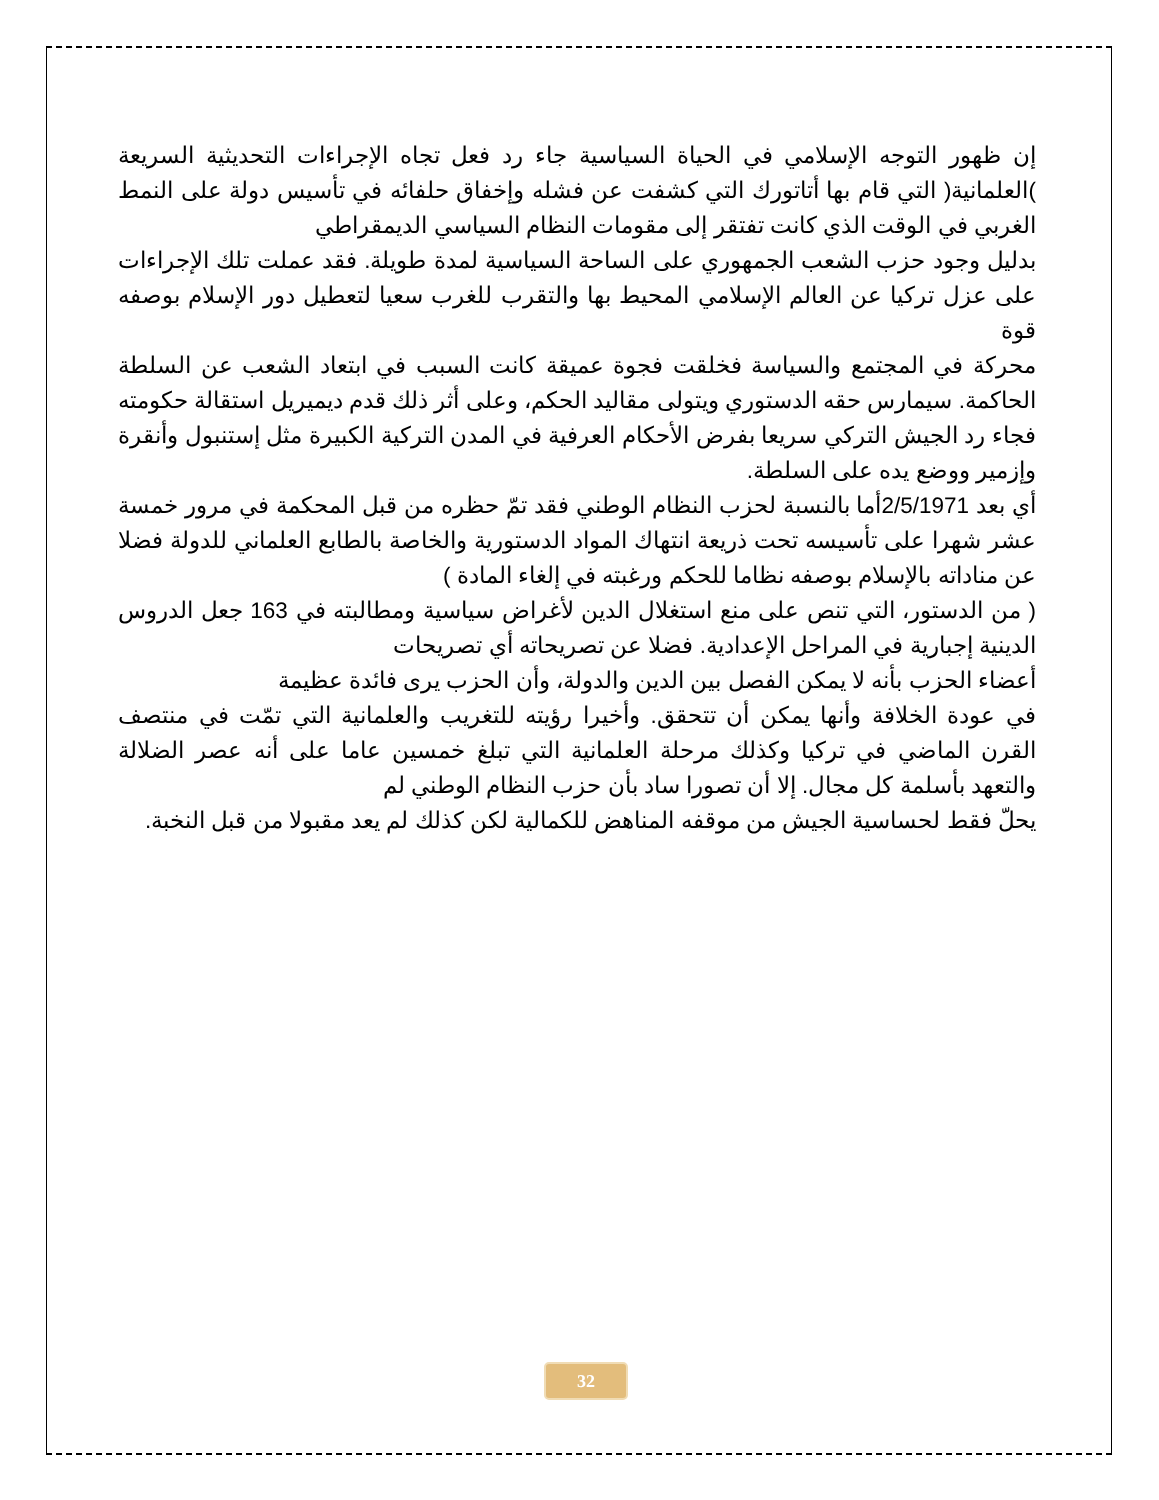إن ظهور التوجه الإسلامي في الحياة السياسية جاء رد فعل تجاه الإجراءات التحديثية السريعة )العلمانية( التي قام بها أتاتورك التي كشفت عن فشله وإخفاق حلفائه في تأسيس دولة على النمط الغربي في الوقت الذي كانت تفتقر إلى مقومات النظام السياسي الديمقراطي
بدليل وجود حزب الشعب الجمهوري على الساحة السياسية لمدة طويلة. فقد عملت تلك الإجراءات على عزل تركيا عن العالم الإسلامي المحيط بها والتقرب للغرب سعيا لتعطيل دور الإسلام بوصفه قوة
محركة في المجتمع والسياسة فخلقت فجوة عميقة كانت السبب في ابتعاد الشعب عن السلطة الحاكمة. سيمارس حقه الدستوري ويتولى مقاليد الحكم، وعلى أثر ذلك قدم ديميريل استقالة حكومته فجاء رد الجيش التركي سريعا بفرض الأحكام العرفية في المدن التركية الكبيرة مثل إستنبول وأنقرة وإزمير ووضع يده على السلطة.
أي بعد 2/5/1971أما بالنسبة لحزب النظام الوطني فقد تمّ حظره من قبل المحكمة في مرور خمسة عشر شهرا على تأسيسه تحت ذريعة انتهاك المواد الدستورية والخاصة بالطابع العلماني للدولة فضلا عن مناداته بالإسلام بوصفه نظاما للحكم ورغبته في إلغاء المادة )
( من الدستور، التي تنص على منع استغلال الدين لأغراض سياسية ومطالبته في 163 جعل الدروس الدينية إجبارية في المراحل الإعدادية. فضلا عن تصريحاته أي تصريحات
أعضاء الحزب بأنه لا يمكن الفصل بين الدين والدولة، وأن الحزب يرى فائدة عظيمة
في عودة الخلافة وأنها يمكن أن تتحقق. وأخيرا رؤيته للتغريب والعلمانية التي تمّت في منتصف القرن الماضي في تركيا وكذلك مرحلة العلمانية التي تبلغ خمسين عاما على أنه عصر الضلالة والتعهد بأسلمة كل مجال. إلا أن تصورا ساد بأن حزب النظام الوطني لم
يحلّ فقط لحساسية الجيش من موقفه المناهض للكمالية لكن كذلك لم يعد مقبولا من قبل النخبة.
32